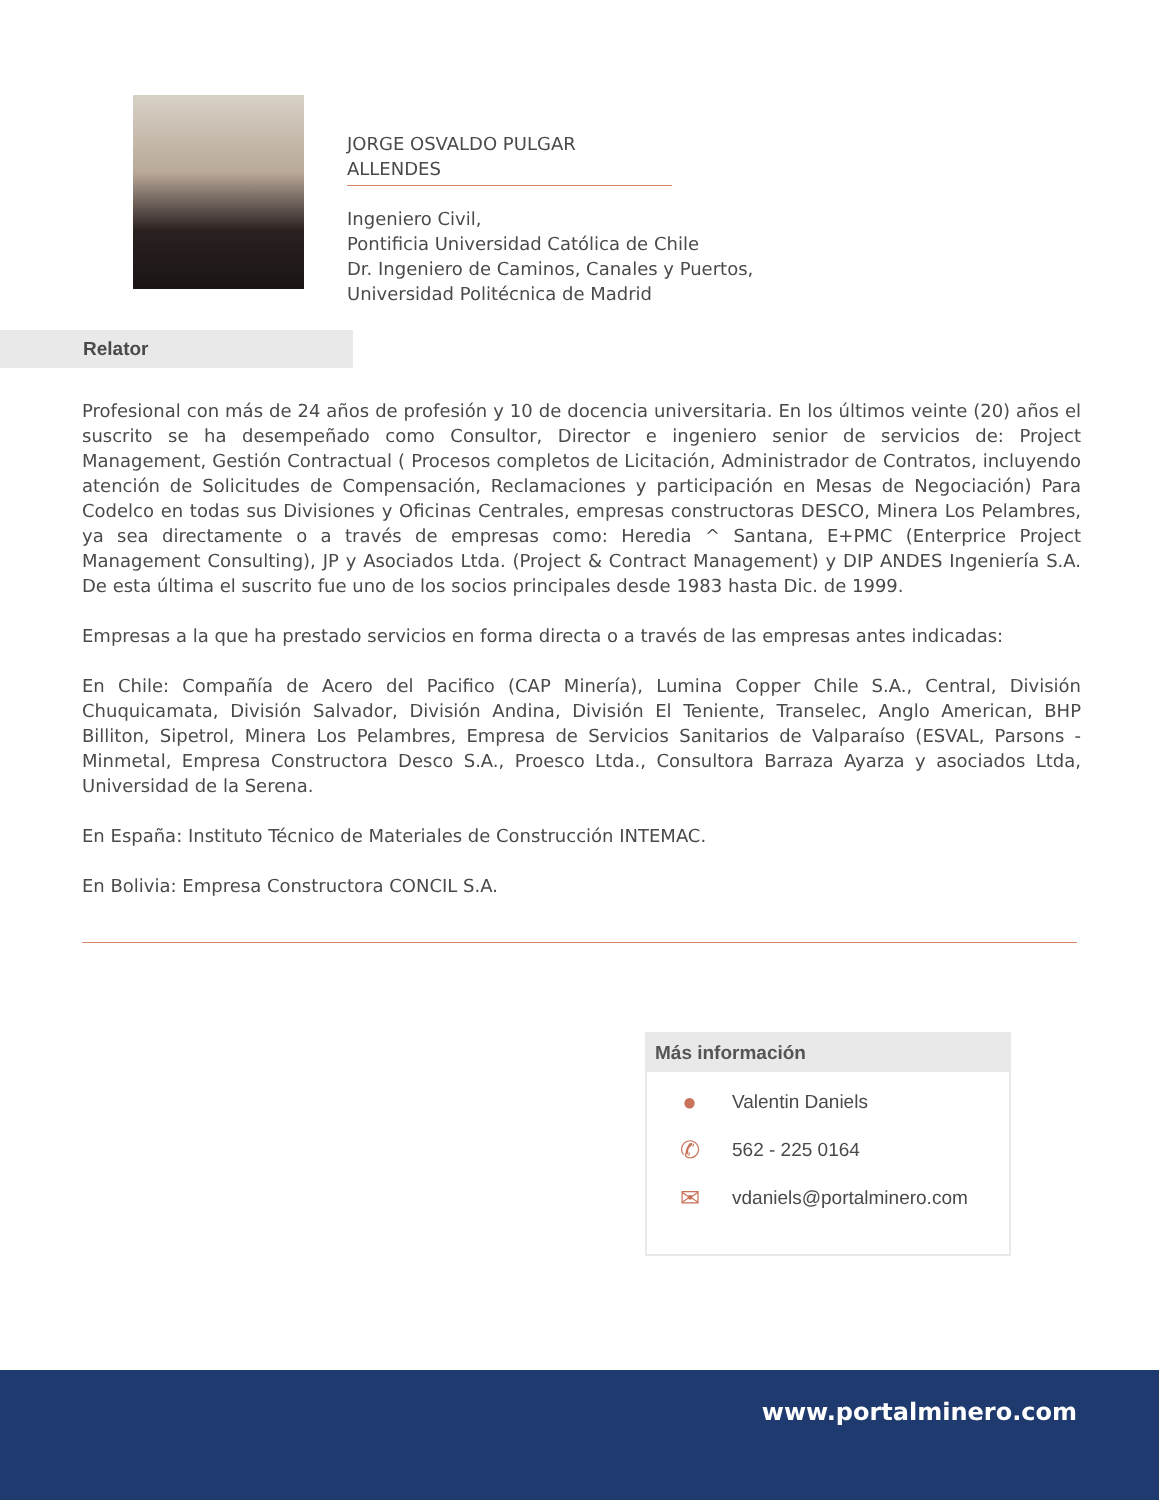JORGE OSVALDO PULGAR ALLENDES
Ingeniero Civil,
Pontificia Universidad Católica de Chile
Dr. Ingeniero de Caminos, Canales y Puertos,
Universidad Politécnica de Madrid
Relator
Profesional con más de 24 años de profesión y 10 de docencia universitaria. En los últimos veinte (20) años el suscrito se ha desempeñado como Consultor, Director e ingeniero senior de servicios de: Project Management, Gestión Contractual ( Procesos completos de Licitación, Administrador de Contratos, incluyendo atención de Solicitudes de Compensación, Reclamaciones y participación en Mesas de Negociación) Para Codelco en todas sus Divisiones y Oficinas Centrales, empresas constructoras DESCO, Minera Los Pelambres, ya sea directamente o a través de empresas como: Heredia ^ Santana, E+PMC (Enterprice Project Management Consulting), JP y Asociados Ltda. (Project & Contract Management) y DIP ANDES Ingeniería S.A. De esta última el suscrito fue uno de los socios principales desde 1983 hasta Dic. de 1999.
Empresas a la que ha prestado servicios en forma directa o a través de las empresas antes indicadas:
En Chile: Compañía de Acero del Pacifico (CAP Minería), Lumina Copper Chile S.A., Central, División Chuquicamata, División Salvador, División Andina, División El Teniente, Transelec, Anglo American, BHP Billiton, Sipetrol, Minera Los Pelambres, Empresa de Servicios Sanitarios de Valparaíso (ESVAL, Parsons - Minmetal, Empresa Constructora Desco S.A., Proesco Ltda., Consultora Barraza Ayarza y asociados Ltda, Universidad de la Serena.
En España: Instituto Técnico de Materiales de Construcción INTEMAC.
En Bolivia: Empresa Constructora CONCIL S.A.
Más información
● Valentin Daniels
✆ 562 - 225 0164
✉ vdaniels@portalminero.com
www.portalminero.com